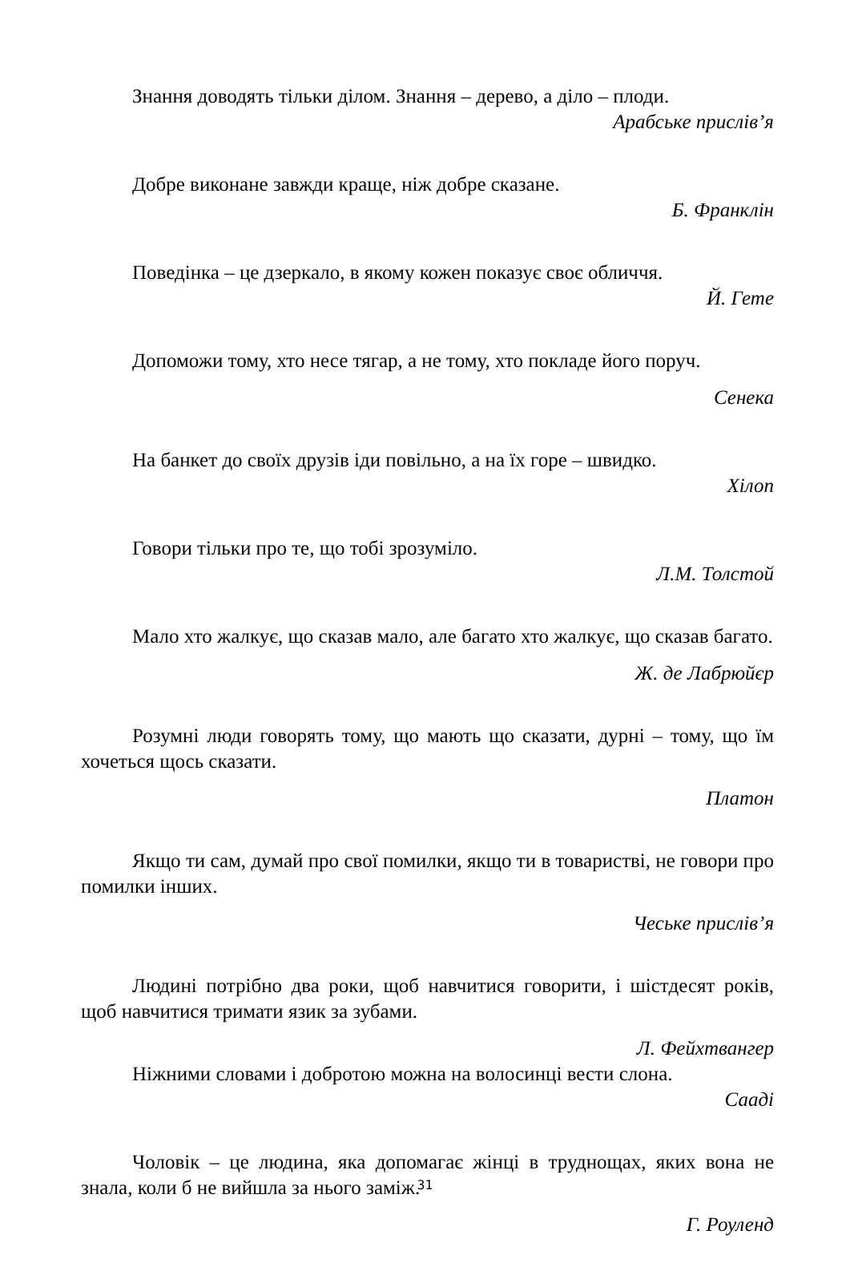Знання доводять тільки ділом. Знання – дерево, а діло – плоди.
Арабське прислів’я
Добре виконане завжди краще, ніж добре сказане.
Б. Франклін
Поведінка – це дзеркало, в якому кожен показує своє обличчя.
Й. Гете
Допоможи тому, хто несе тягар, а не тому, хто покладе його поруч.
Сенека
На банкет до своїх друзів іди повільно, а на їх горе – швидко.
Хілоп
Говори тільки про те, що тобі зрозуміло.
Л.М. Толстой
Мало хто жалкує, що сказав мало, але багато хто жалкує, що сказав багато.
Ж. де Лабрюйєр
Розумні люди говорять тому, що мають що сказати, дурні – тому, що їм хочеться щось сказати.
Платон
Якщо ти сам, думай про свої помилки, якщо ти в товаристві, не говори про помилки інших.
Чеське прислів’я
Людині потрібно два роки, щоб навчитися говорити, і шістдесят років, щоб навчитися тримати язик за зубами.
Л. Фейхтвангер
Ніжними словами і добротою можна на волосинці вести слона.
Сааді
Чоловік – це людина, яка допомагає жінці в труднощах, яких вона не знала, коли б не вийшла за нього заміж.
Г. Роуленд
31